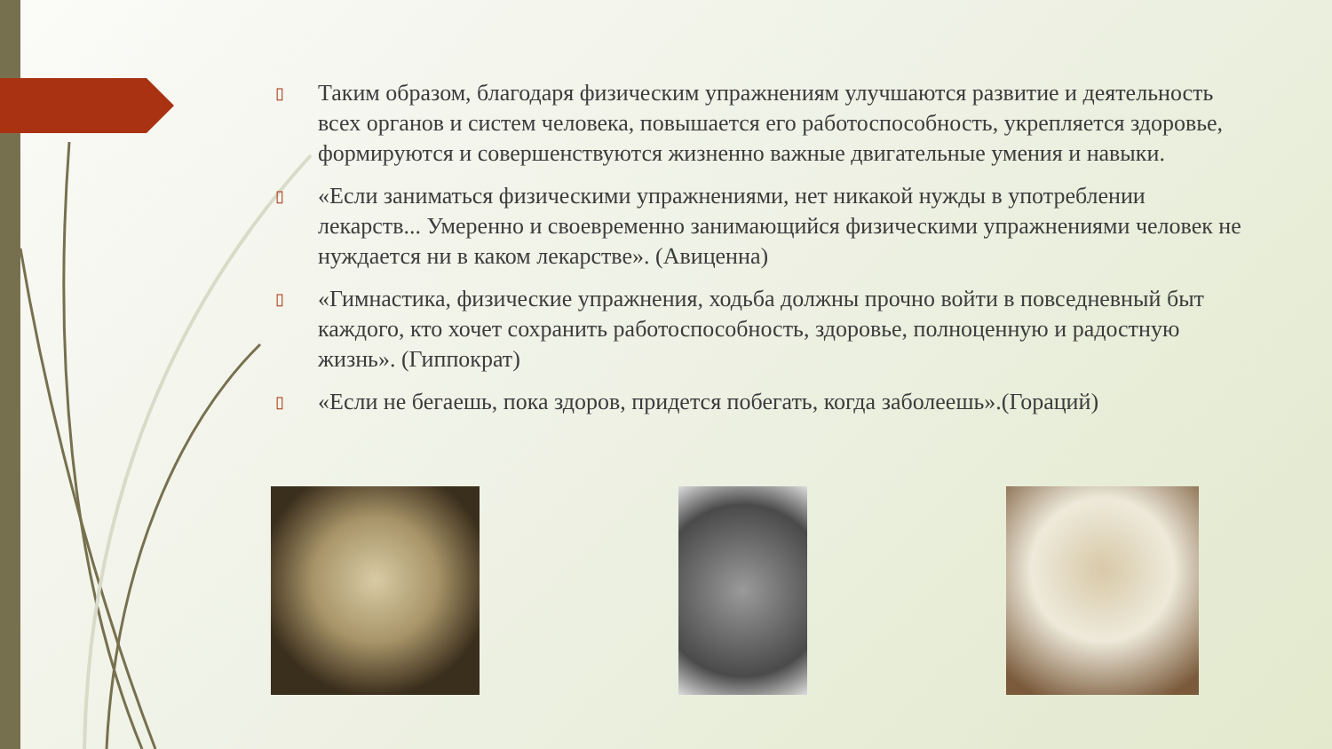▯ Таким образом, благодаря физическим упражнениям улучшаются развитие и деятельность всех органов и систем человека, повышается его работоспособность, укрепляется здоровье, формируются и совершенствуются жизненно важные двигательные умения и навыки.
▯ «Если заниматься физическими упражнениями, нет никакой нужды в употреблении лекарств... Умеренно и своевременно занимающийся физическими упражнениями человек не нуждается ни в каком лекарстве». (Авиценна)
▯ «Гимнастика, физические упражнения, ходьба должны прочно войти в повседневный быт каждого, кто хочет сохранить работоспособность, здоровье, полноценную и радостную жизнь». (Гиппократ)
▯ «Если не бегаешь, пока здоров, придется побегать, когда заболеешь».(Гораций)